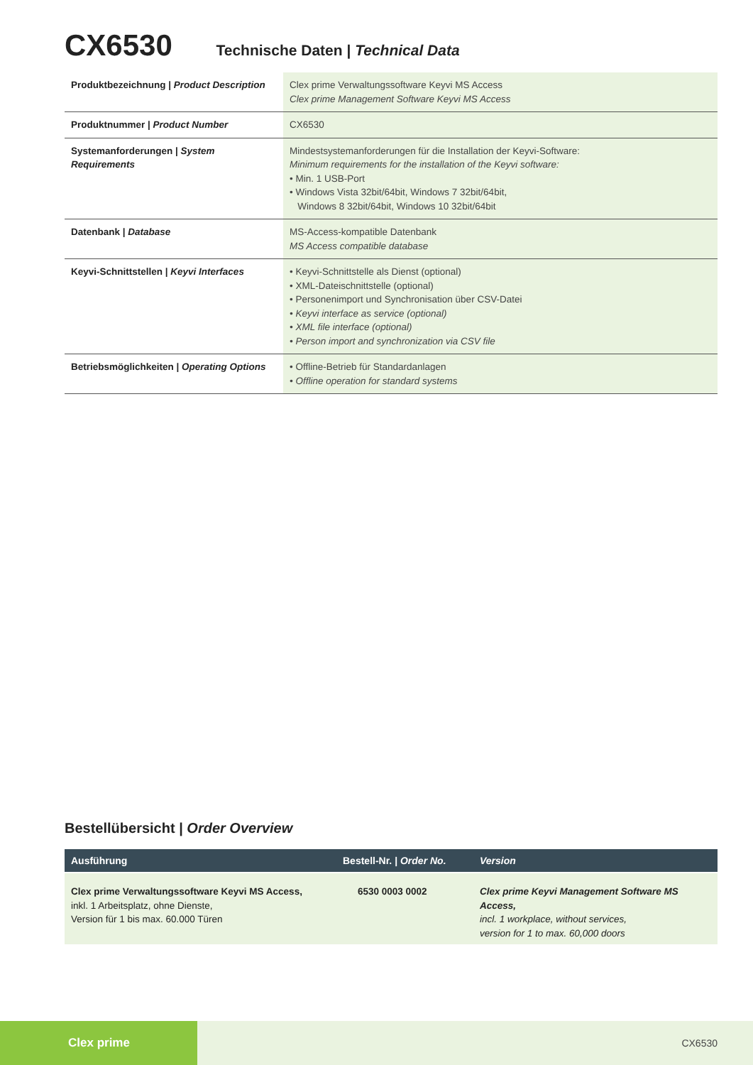CX6530 Technische Daten | Technical Data
| Produktbezeichnung / Product Description | Clex prime Verwaltungssoftware Keyvi MS Access Clex prime Management Software Keyvi MS Access |
| Produktnummer / Product Number | CX6530 |
| Systemanforderungen / System Requirements | Mindestsystemanforderungen für die Installation der Keyvi-Software: Minimum requirements for the installation of the Keyvi software: • Min. 1 USB-Port • Windows Vista 32bit/64bit, Windows 7 32bit/64bit, Windows 8 32bit/64bit, Windows 10 32bit/64bit |
| Datenbank / Database | MS-Access-kompatible Datenbank MS Access compatible database |
| Keyvi-Schnittstellen / Keyvi Interfaces | • Keyvi-Schnittstelle als Dienst (optional) • XML-Dateischnittstelle (optional) • Personenimport und Synchronisation über CSV-Datei • Keyvi interface as service (optional) • XML file interface (optional) • Person import and synchronization via CSV file |
| Betriebsmöglichkeiten / Operating Options | • Offline-Betrieb für Standardanlagen • Offline operation for standard systems |
Bestellübersicht | Order Overview
| Ausführung | Bestell-Nr. / Order No. | Version |
| --- | --- | --- |
| Clex prime Verwaltungssoftware Keyvi MS Access, inkl. 1 Arbeitsplatz, ohne Dienste, Version für 1 bis max. 60.000 Türen | 6530 0003 0002 | Clex prime Keyvi Management Software MS Access, incl. 1 workplace, without services, version for 1 to max. 60,000 doors |
Clex prime
CX6530